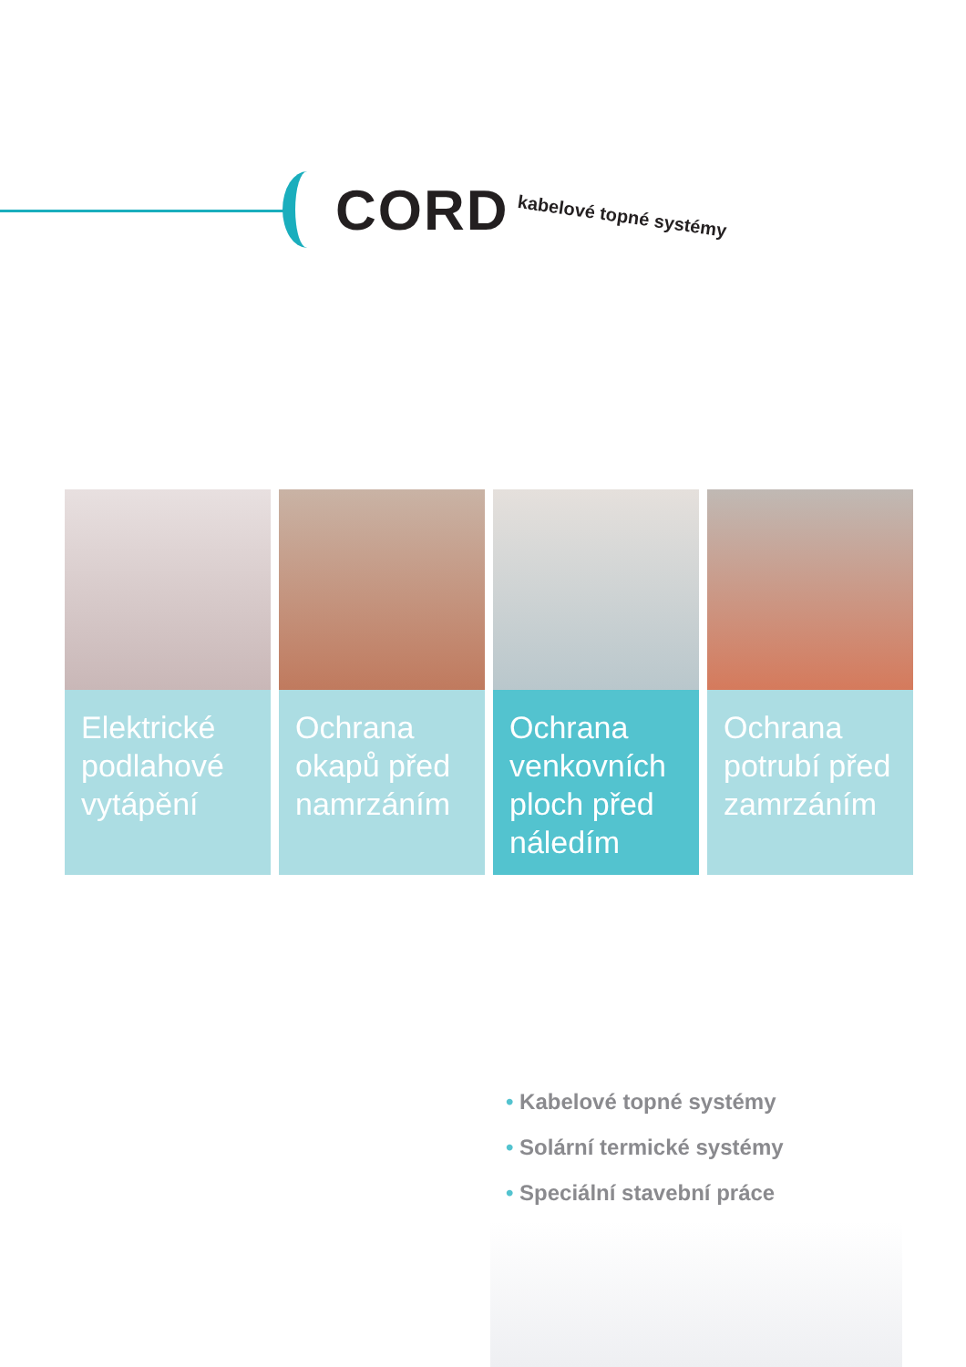CORD
kabelové topné systémy
Elektrické podlahové vytápění
Ochrana okapů před namrzáním
Ochrana venkovních ploch před náledím
Ochrana potrubí před zamrzáním
• Kabelové topné systémy
• Solární termické systémy
• Speciální stavební práce